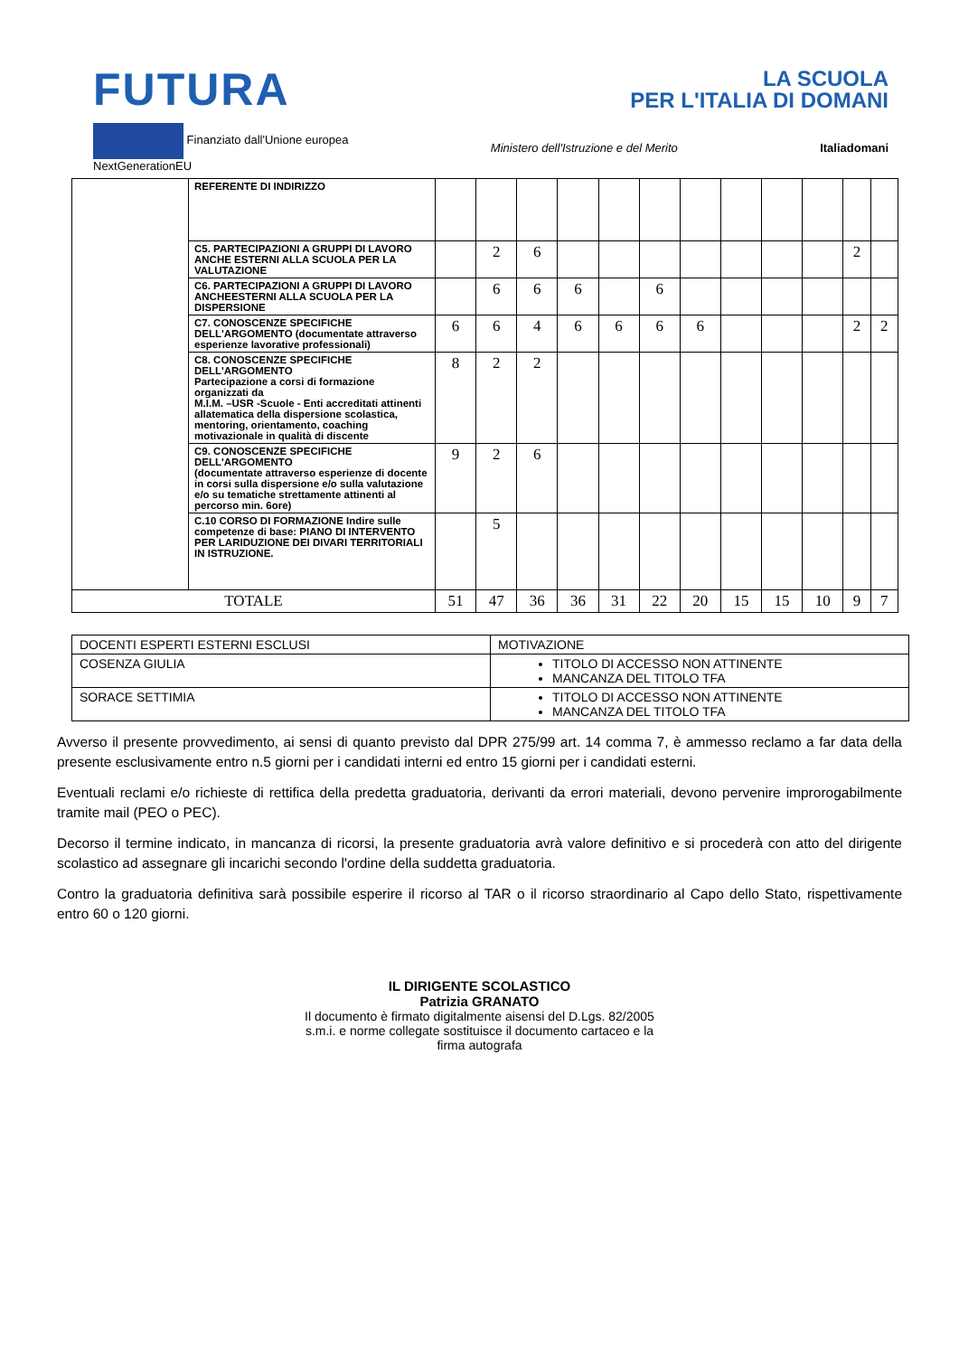FUTURA
LA SCUOLA
PER L'ITALIA DI DOMANI
Finanziato dall'Unione europea
NextGenerationEU Ministero dell'Istruzione e del Merito Italiadomani
| | REFERENTE DI INDIRIZZO | | | | | | | | | | | | |
| | C5. PARTECIPAZIONI A GRUPPI DI LAVORO ANCHE ESTERNI ALLA SCUOLA PER LA VALUTAZIONE | | 2 | 6 | | | | | | | | 2 | |
| | C6. PARTECIPAZIONI A GRUPPI DI LAVORO ANCHEESTERNI ALLA SCUOLA PER LA DISPERSIONE | | 6 | 6 | 6 | | 6 | | | | | | |
| | C7. CONOSCENZE SPECIFICHE DELL'ARGOMENTO (documentate attraverso esperienze lavorative professionali) | 6 | 6 | 4 | 6 | 6 | 6 | 6 | | | | 2 | 2 |
| | C8. CONOSCENZE SPECIFICHE DELL'ARGOMENTO Partecipazione a corsi di formazione organizzati da M.I.M. –USR -Scuole - Enti accreditati attinenti allatematica della dispersione scolastica, mentoring, orientamento, coaching motivazionale in qualità di discente | 8 | 2 | 2 | | | | | | | | | |
| | C9. CONOSCENZE SPECIFICHE DELL'ARGOMENTO (documentate attraverso esperienze di docente in corsi sulla dispersione e/o sulla valutazione e/o su tematiche strettamente attinenti al percorso min. 6ore) | 9 | 2 | 6 | | | | | | | | | |
| | C.10 CORSO DI FORMAZIONE Indire sulle competenze di base: PIANO DI INTERVENTO PER LARIDUZIONE DEI DIVARI TERRITORIALI IN ISTRUZIONE. | | 5 | | | | | | | | | | |
| TOTALE | | 51 | 47 | 36 | 36 | 31 | 22 | 20 | 15 | 15 | 10 | 9 | 7 |
| DOCENTI ESPERTI ESTERNI ESCLUSI | MOTIVAZIONE |
| COSENZA GIULIA | TITOLO DI ACCESSO NON ATTINENTE MANCANZA DEL TITOLO TFA |
| SORACE SETTIMIA | TITOLO DI ACCESSO NON ATTINENTE MANCANZA DEL TITOLO TFA |
Avverso il presente provvedimento, ai sensi di quanto previsto dal DPR 275/99 art. 14 comma 7, è ammesso reclamo a far data della presente esclusivamente entro n.5 giorni per i candidati interni ed entro 15 giorni per i candidati esterni.
Eventuali reclami e/o richieste di rettifica della predetta graduatoria, derivanti da errori materiali, devono pervenire improrogabilmente tramite mail (PEO o PEC).
Decorso il termine indicato, in mancanza di ricorsi, la presente graduatoria avrà valore definitivo e si procederà con atto del dirigente scolastico ad assegnare gli incarichi secondo l'ordine della suddetta graduatoria.
Contro la graduatoria definitiva sarà possibile esperire il ricorso al TAR o il ricorso straordinario al Capo dello Stato, rispettivamente entro 60 o 120 giorni.
IL DIRIGENTE SCOLASTICO
Patrizia GRANATO
Il documento è firmato digitalmente aisensi del D.Lgs. 82/2005
s.m.i. e norme collegate sostituisce il documento cartaceo e la
firma autografa